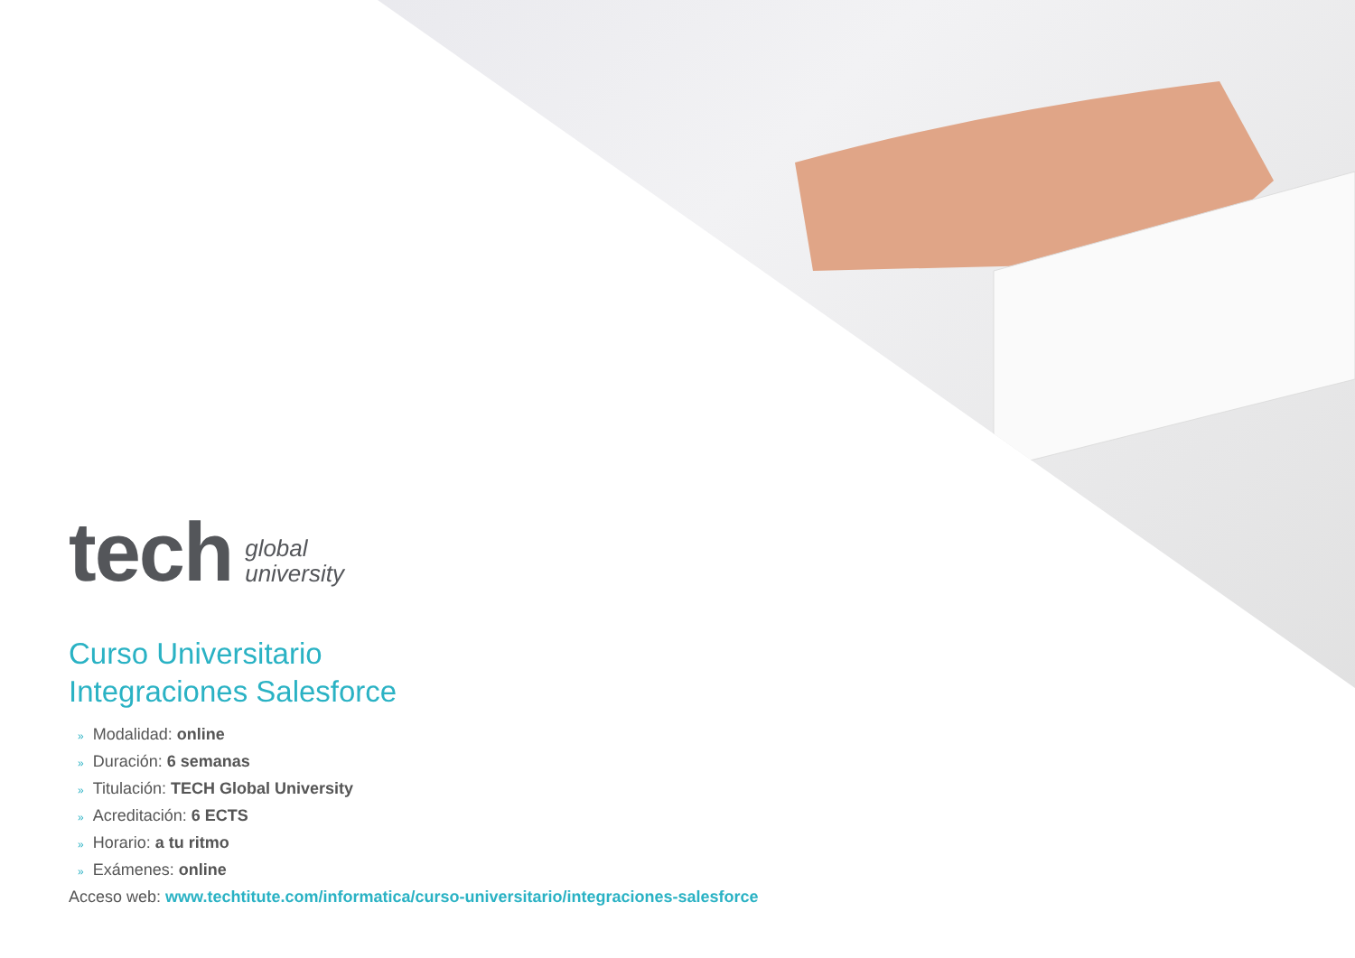tech
global
university
Curso Universitario
Integraciones Salesforce
» Modalidad: online
» Duración: 6 semanas
» Titulación: TECH Global University
» Acreditación: 6 ECTS
» Horario: a tu ritmo
» Exámenes: online
Acceso web: www.techtitute.com/informatica/curso-universitario/integraciones-salesforce